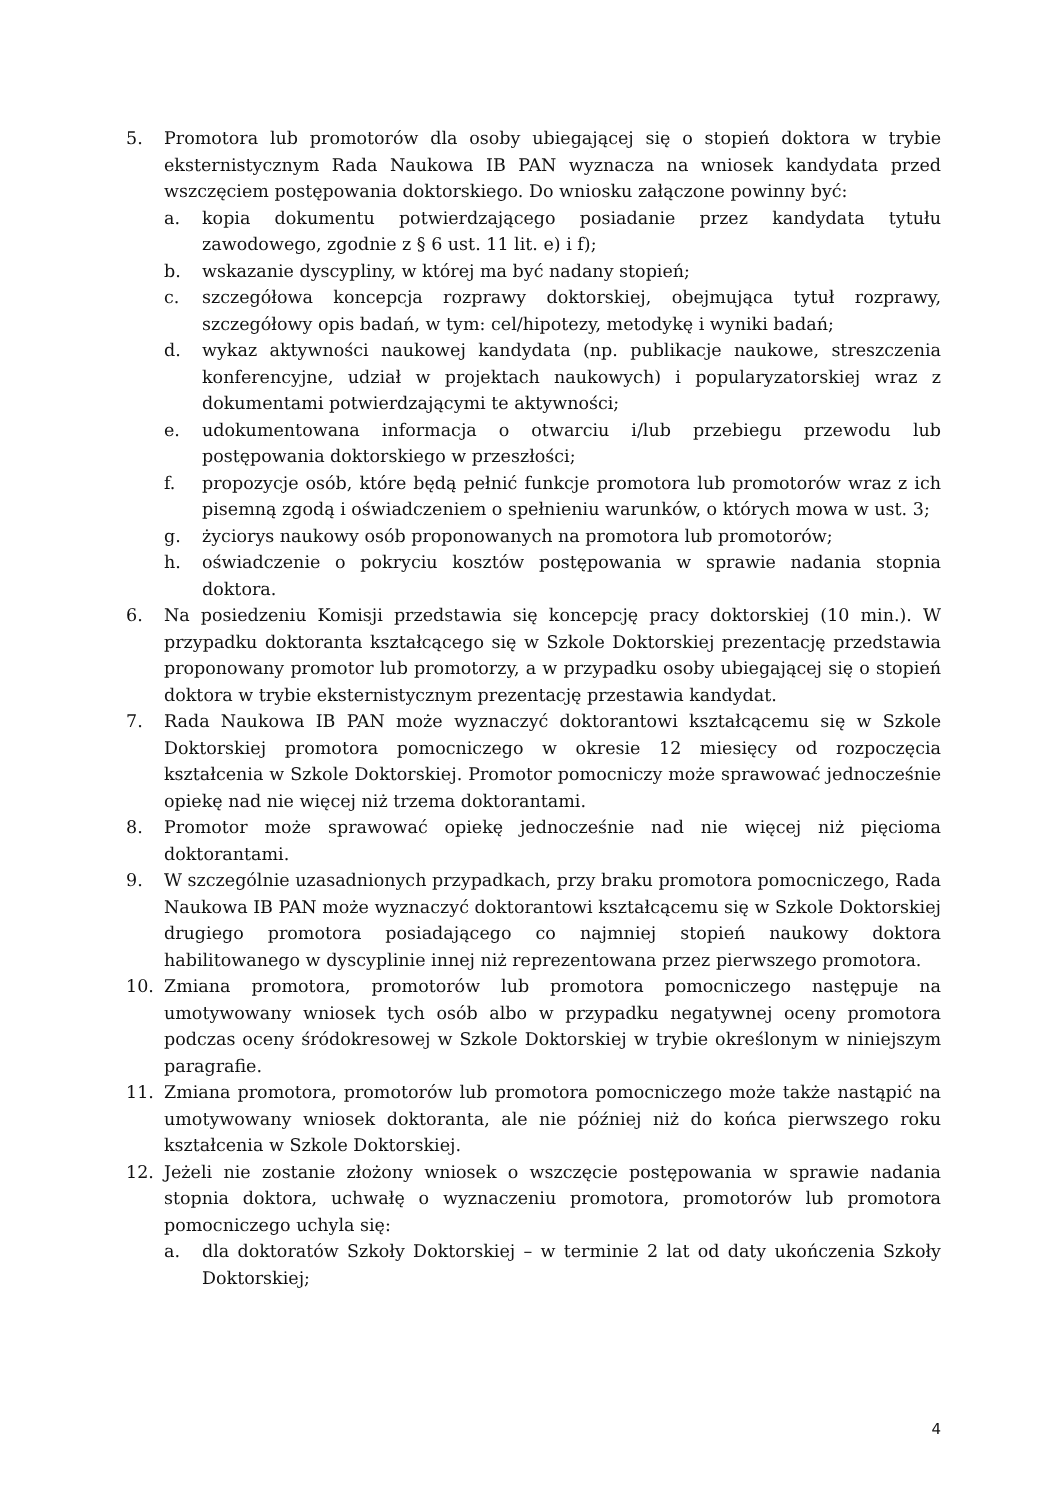5. Promotora lub promotorów dla osoby ubiegającej się o stopień doktora w trybie eksternistycznym Rada Naukowa IB PAN wyznacza na wniosek kandydata przed wszczęciem postępowania doktorskiego. Do wniosku załączone powinny być:
a. kopia dokumentu potwierdzającego posiadanie przez kandydata tytułu zawodowego, zgodnie z § 6 ust. 11 lit. e) i f);
b. wskazanie dyscypliny, w której ma być nadany stopień;
c. szczegółowa koncepcja rozprawy doktorskiej, obejmująca tytuł rozprawy, szczegółowy opis badań, w tym: cel/hipotezy, metodykę i wyniki badań;
d. wykaz aktywności naukowej kandydata (np. publikacje naukowe, streszczenia konferencyjne, udział w projektach naukowych) i popularyzatorskiej wraz z dokumentami potwierdzającymi te aktywności;
e. udokumentowana informacja o otwarciu i/lub przebiegu przewodu lub postępowania doktorskiego w przeszłości;
f. propozycje osób, które będą pełnić funkcje promotora lub promotorów wraz z ich pisemną zgodą i oświadczeniem o spełnieniu warunków, o których mowa w ust. 3;
g. życiorys naukowy osób proponowanych na promotora lub promotorów;
h. oświadczenie o pokryciu kosztów postępowania w sprawie nadania stopnia doktora.
6. Na posiedzeniu Komisji przedstawia się koncepcję pracy doktorskiej (10 min.). W przypadku doktoranta kształcącego się w Szkole Doktorskiej prezentację przedstawia proponowany promotor lub promotorzy, a w przypadku osoby ubiegającej się o stopień doktora w trybie eksternistycznym prezentację przestawia kandydat.
7. Rada Naukowa IB PAN może wyznaczyć doktorantowi kształcącemu się w Szkole Doktorskiej promotora pomocniczego w okresie 12 miesięcy od rozpoczęcia kształcenia w Szkole Doktorskiej. Promotor pomocniczy może sprawować jednocześnie opiekę nad nie więcej niż trzema doktorantami.
8. Promotor może sprawować opiekę jednocześnie nad nie więcej niż pięcioma doktorantami.
9. W szczególnie uzasadnionych przypadkach, przy braku promotora pomocniczego, Rada Naukowa IB PAN może wyznaczyć doktorantowi kształcącemu się w Szkole Doktorskiej drugiego promotora posiadającego co najmniej stopień naukowy doktora habilitowanego w dyscyplinie innej niż reprezentowana przez pierwszego promotora.
10. Zmiana promotora, promotorów lub promotora pomocniczego następuje na umotywowany wniosek tych osób albo w przypadku negatywnej oceny promotora podczas oceny śródokresowej w Szkole Doktorskiej w trybie określonym w niniejszym paragrafie.
11. Zmiana promotora, promotorów lub promotora pomocniczego może także nastąpić na umotywowany wniosek doktoranta, ale nie później niż do końca pierwszego roku kształcenia w Szkole Doktorskiej.
12. Jeżeli nie zostanie złożony wniosek o wszczęcie postępowania w sprawie nadania stopnia doktora, uchwałę o wyznaczeniu promotora, promotorów lub promotora pomocniczego uchyla się:
a. dla doktoratów Szkoły Doktorskiej – w terminie 2 lat od daty ukończenia Szkoły Doktorskiej;
4